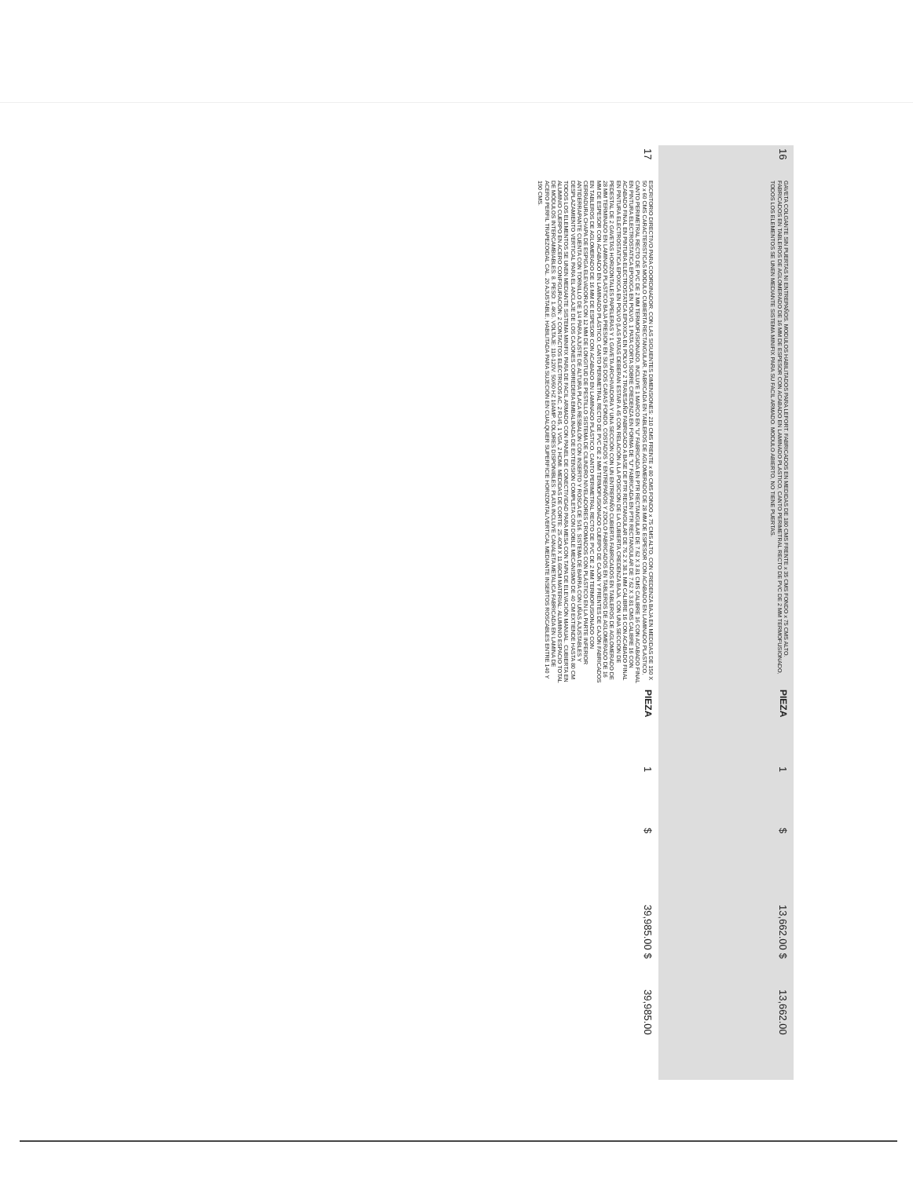| 16 | GAVETA COLGANTE SIN PUERTAS NI ENTREPAÑOS. MODULOS HABILITADOS PARA LEFORT. FABRICADOS EN MEDIDAS DE 180 CMS FRENTE x 35 CMS FONDO x 75 CMS ALTO. FABRICADOS EN TABLEROS DE AGLOMERADO DE 16 MM DE ESPESOR CON ACABADO EN LAMINADO PLASTICO, CANTO PERIMETRAL RECTO DE PVC DE 2 MM TERMOFUSIONADO, TODOS LOS ELEMENTOS SE UNEN MEDIANTE SISTEMA MINIFIX PARA SU FACIL ARMADO. MODULO ABIERTO, NO TIENE PUERTAS. | PIEZA | 1 | $ | 13,662.00 $ | 13,662.00 |
| 17 | ESCRITORIO DIRECTIVO PARA COORDINADOR, CON LAS SIGUIENTES DIMENSIONES: 210 CMS FRENTE x 80 CMS FONDO x 75 CMS ALTO, CON CREDENZA BAJA EN MEDIDAS DE 150 X 50 x 60 CMS CARACTERISTICAS MODULO CUBIERTA RECTANGULAR, FABRICADA EN TABLEROS DE AGLOMERADO DE 28 MM DE ESPESOR CON ACABADO EN LAMINADO PLASTICO, CANTO PERIMETRAL RECTO DE PVC DE 2 MM TERMOFUSIONADO, INCLUYE 1 MARCO EN "U" FABRICADA EN PTR RECTANGULAR DE 7.62 X 3.81 CMS CALIBRE 16 CON ACABADO FINAL EN PINTURA ELECTROSTATICA EPOXICA EN POLVO, 1 PATA CORTA SOBRE CREDENZA EN FORMA DE "U" FABRICADA EN PTR RECTANGULAR DE 7.62 X 3.81 CMS CALIBRE 16 CON ACABADO FINAL EN PINTURA ELECTROSTATICA EPOXICA EN POLVO Y 2 TRAVESAÑO FABRICADO A BASE DE PTR RECTANGULAR DE 76.2 X 38.1 MM CALIBRE 16 CON ACABADO FINAL EN PINTURA ELECTROSTATICA EPOXICA EN POLVO (LAS PATAS DEBERAN ESTAR A 45 CON RELACIÓN A LA POSICION DE LA CUBIERTA CREDENZA BAJA, CON UNA SECCION DE PEDESTAL DE 2 GAVETAS HORIZONTALES PAPELERAS Y 1 GAVETA ARCHIVADORA Y UNA SECCIÓN CON UN ENTREPAÑO CUBIERTA FABRICADOS EN TABLEROS DE AGLOMERADO DE 28 MM TERMINADO EN LAMINADO PLASTICO BAJA PRESION EN SUS DOS CARAS FONDO, COSTADOS Y ENTREPAÑOS Y ZOCLO FABRICADOS EN TABLEROS DE AGLOMERADO DE 16 MM DE ESPESOR CON ACABADO EN LAMINADO PLÁSTICO, CANTO PERIMETRAL RECTO DE PVC DE 2 MM TERMOFUSIONADO CUERPO DE CAJÓN Y FRENTES DE CAJÓN FABRICADOS EN TABLEROS DE AGLOMERADO DE 16 MM DE ESPESOR CON ACABADO EN LAMINADO PLÁSTICO, CANTO PERIMETRAL RECTO DE PVC DE 2 MM TERMOFUSIONADO CON CERRADURA CHAPA DE ESPIGA ELEVADORA CON 12 MM DE LONGITUD DE PESTILLO SISTEMA DE CILINDRO NIVELADORES CROMADOS CON PLÁSTICO EN LA PARTE INFERIOR ANTIDERRAPANTE CUENTA CON TORNILLO DE 1/4 PARA AJUSTE DE ALTURA PLACA RESBALÓN CON INSERTO Y ROSCA DE 5/16. SISTEMA DE BARRA CON UÑAS AJUSTABLES Y DESPLAZAMIENTO VERTICAL PARA EL ANCLAJE DE LOS CAJONES CORREDERA EMBALINADA DE EXTENSIÓN COMPLETA CON DOBLE MECANISMO DE 40 CM EXTIENDE HASTA 80 CM TODOS LOS ELEMENTOS SE UNEN MEDIANTE SISTEMA MINIFIX PARA DE FACIL ARMADO CON PANEL DE CONECTIVIDAD PARA MESA CON TAPA DE ELEVACIÓN MANUAL. CUBIERTA EN ALUMINIO CUERPO EN ACERO CONFIGURACIÓN: 2 CONTACTOS ELÉCTRICOS AC, 2 RJ45, 1 VGA, 2 HDMI. MEDIDAS DE CORTE: 25.4CM X 11.68CM MATERIAL: ALUMINIO ESPACIO TOTAL DE MÓDULOS INTERCAMBIABLES: 8. PESO: 1.4KG. VOLTAJE: 110-120V. 50/60 HZ 10AMP. COLORES DISPONIBLES: PLATA INCLUYE CANALETA METALICA FABRICADA EN LAMINA DE ACERO PERFIL TRAPEZOIDAL CAL. 20 AJUSTABLE, HABILITADA PARA SUJECIÓN EN CUALQUIER SUPERFICIE HORIZONTAL/VERTICAL MEDIANTE INSERTOS ROSCABLES ENTRE 140 Y 190 CMS. | PIEZA | 1 | $ | 39,985.00 $ | 39,985.00 |